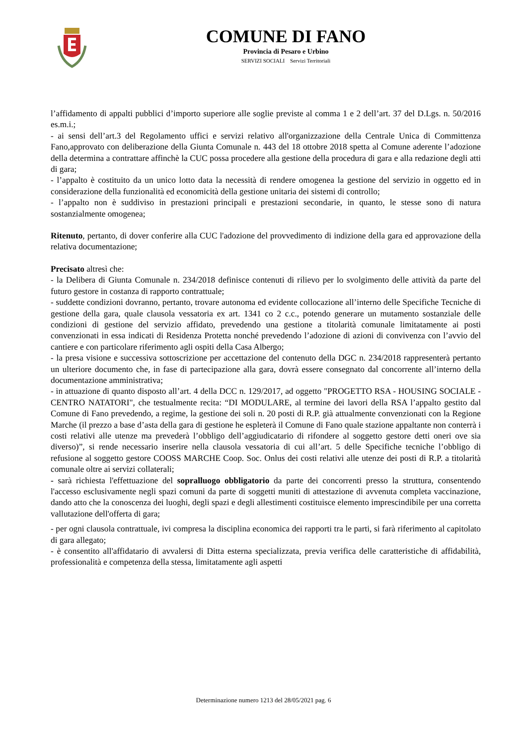COMUNE DI FANO
Provincia di Pesaro e Urbino
SERVIZI SOCIALI Servizi Territoriali
l’affidamento di appalti pubblici d’importo superiore alle soglie previste al comma 1 e 2 dell’art. 37 del D.Lgs. n. 50/2016 es.m.i.;
- ai sensi dell’art.3 del Regolamento uffici e servizi relativo all'organizzazione della Centrale Unica di Committenza Fano,approvato con deliberazione della Giunta Comunale n. 443 del 18 ottobre 2018 spetta al Comune aderente l’adozione della determina a contrattare affinchè la CUC possa procedere alla gestione della procedura di gara e alla redazione degli atti di gara;
- l’appalto è costituito da un unico lotto data la necessità di rendere omogenea la gestione del servizio in oggetto ed in considerazione della funzionalità ed economicità della gestione unitaria dei sistemi di controllo;
- l’appalto non è suddiviso in prestazioni principali e prestazioni secondarie, in quanto, le stesse sono di natura sostanzialmente omogenea;
Ritenuto, pertanto, di dover conferire alla CUC l'adozione del provvedimento di indizione della gara ed approvazione della relativa documentazione;
Precisato altresì che:
- la Delibera di Giunta Comunale n. 234/2018 definisce contenuti di rilievo per lo svolgimento delle attività da parte del futuro gestore in costanza di rapporto contrattuale;
- suddette condizioni dovranno, pertanto, trovare autonoma ed evidente collocazione all’interno delle Specifiche Tecniche di gestione della gara, quale clausola vessatoria ex art. 1341 co 2 c.c., potendo generare un mutamento sostanziale delle condizioni di gestione del servizio affidato, prevedendo una gestione a titolarità comunale limitatamente ai posti convenzionati in essa indicati di Residenza Protetta nonché prevedendo l’adozione di azioni di convivenza con l’avvio del cantiere e con particolare riferimento agli ospiti della Casa Albergo;
- la presa visione e successiva sottoscrizione per accettazione del contenuto della DGC n. 234/2018 rappresenterà pertanto un ulteriore documento che, in fase di partecipazione alla gara, dovrà essere consegnato dal concorrente all’interno della documentazione amministrativa;
- in attuazione di quanto disposto all’art. 4 della DCC n. 129/2017, ad oggetto "PROGETTO RSA - HOUSING SOCIALE - CENTRO NATATORI", che testualmente recita: “DI MODULARE, al termine dei lavori della RSA l’appalto gestito dal Comune di Fano prevedendo, a regime, la gestione dei soli n. 20 posti di R.P. già attualmente convenzionati con la Regione Marche (il prezzo a base d’asta della gara di gestione he espleterà il Comune di Fano quale stazione appaltante non conterrà i costi relativi alle utenze ma prevederà l’obbligo dell’aggiudicatario di rifondere al soggetto gestore detti oneri ove sia diverso)”, si rende necessario inserire nella clausola vessatoria di cui all’art. 5 delle Specifiche tecniche l’obbligo di refusione al soggetto gestore COOSS MARCHE Coop. Soc. Onlus dei costi relativi alle utenze dei posti di R.P. a titolarità comunale oltre ai servizi collaterali;
- sarà richiesta l'effettuazione del sopralluogo obbligatorio da parte dei concorrenti presso la struttura, consentendo l'accesso esclusivamente negli spazi comuni da parte di soggetti muniti di attestazione di avvenuta completa vaccinazione, dando atto che la conoscenza dei luoghi, degli spazi e degli allestimenti costituisce elemento imprescindibile per una corretta vallutazione dell'offerta di gara;
- per ogni clausola contrattuale, ivi compresa la disciplina economica dei rapporti tra le parti, si farà riferimento al capitolato di gara allegato;
- è consentito all'affidatario di avvalersi di Ditta esterna specializzata, previa verifica delle caratteristiche di affidabilità, professionalità e competenza della stessa, limitatamente agli aspetti
Determinazione numero 1213 del 28/05/2021 pag. 6